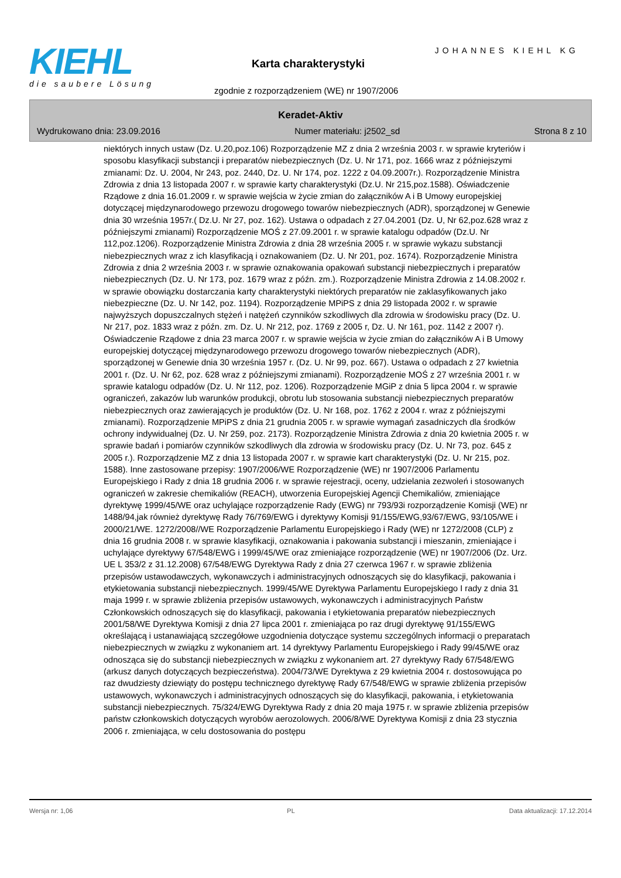KIEHL
die saubere Lösung
JOHANNES KIEHL KG
Karta charakterystyki
zgodnie z rozporządzeniem (WE) nr 1907/2006
Keradet-Aktiv
Wydrukowano dnia: 23.09.2016 Numer materiału: j2502_sd Strona 8 z 10
niektórych innych ustaw (Dz. U.20,poz.106) Rozporządzenie MZ z dnia 2 września 2003 r. w sprawie kryteriów i sposobu klasyfikacji substancji i preparatów niebezpiecznych (Dz. U. Nr 171, poz. 1666 wraz z późniejszymi zmianami: Dz. U. 2004, Nr 243, poz. 2440, Dz. U. Nr 174, poz. 1222 z 04.09.2007r.). Rozporządzenie Ministra Zdrowia z dnia 13 listopada 2007 r. w sprawie karty charakterystyki (Dz.U. Nr 215,poz.1588). Oświadczenie Rządowe z dnia 16.01.2009 r. w sprawie wejścia w życie zmian do załączników A i B Umowy europejskiej dotyczącej międzynarodowego przewozu drogowego towarów niebezpiecznych (ADR), sporządzonej w Genewie dnia 30 września 1957r.( Dz.U. Nr 27, poz. 162). Ustawa o odpadach z 27.04.2001 (Dz. U, Nr 62,poz.628 wraz z późniejszymi zmianami) Rozporządzenie MOŚ z 27.09.2001 r. w sprawie katalogu odpadów (Dz.U. Nr 112,poz.1206). Rozporządzenie Ministra Zdrowia z dnia 28 września 2005 r. w sprawie wykazu substancji niebezpiecznych wraz z ich klasyfikacją i oznakowaniem (Dz. U. Nr 201, poz. 1674). Rozporządzenie Ministra Zdrowia z dnia 2 września 2003 r. w sprawie oznakowania opakowań substancji niebezpiecznych i preparatów niebezpiecznych (Dz. U. Nr 173, poz. 1679 wraz z późn. zm.). Rozporządzenie Ministra Zdrowia z 14.08.2002 r. w sprawie obowiązku dostarczania karty charakterystyki niektórych preparatów nie zaklasyfikowanych jako niebezpieczne (Dz. U. Nr 142, poz. 1194). Rozporządzenie MPiPS z dnia 29 listopada 2002 r. w sprawie najwyższych dopuszczalnych stężeń i natężeń czynników szkodliwych dla zdrowia w środowisku pracy (Dz. U. Nr 217, poz. 1833 wraz z późn. zm. Dz. U. Nr 212, poz. 1769 z 2005 r, Dz. U. Nr 161, poz. 1142 z 2007 r). Oświadczenie Rządowe z dnia 23 marca 2007 r. w sprawie wejścia w życie zmian do załączników A i B Umowy europejskiej dotyczącej międzynarodowego przewozu drogowego towarów niebezpiecznych (ADR), sporządzonej w Genewie dnia 30 września 1957 r. (Dz. U. Nr 99, poz. 667). Ustawa o odpadach z 27 kwietnia 2001 r. (Dz. U. Nr 62, poz. 628 wraz z późniejszymi zmianami). Rozporządzenie MOŚ z 27 września 2001 r. w sprawie katalogu odpadów (Dz. U. Nr 112, poz. 1206). Rozporządzenie MGiP z dnia 5 lipca 2004 r. w sprawie ograniczeń, zakazów lub warunków produkcji, obrotu lub stosowania substancji niebezpiecznych preparatów niebezpiecznych oraz zawierających je produktów (Dz. U. Nr 168, poz. 1762 z 2004 r. wraz z późniejszymi zmianami). Rozporządzenie MPiPS z dnia 21 grudnia 2005 r. w sprawie wymagań zasadniczych dla środków ochrony indywidualnej (Dz. U. Nr 259, poz. 2173). Rozporządzenie Ministra Zdrowia z dnia 20 kwietnia 2005 r. w sprawie badań i pomiarów czynników szkodliwych dla zdrowia w środowisku pracy (Dz. U. Nr 73, poz. 645 z 2005 r.). Rozporządzenie MZ z dnia 13 listopada 2007 r. w sprawie kart charakterystyki (Dz. U. Nr 215, poz. 1588). Inne zastosowane przepisy: 1907/2006/WE Rozporządzenie (WE) nr 1907/2006 Parlamentu Europejskiego i Rady z dnia 18 grudnia 2006 r. w sprawie rejestracji, oceny, udzielania zezwoleń i stosowanych ograniczeń w zakresie chemikaliów (REACH), utworzenia Europejskiej Agencji Chemikaliów, zmieniające dyrektywę 1999/45/WE oraz uchylające rozporządzenie Rady (EWG) nr 793/93i rozporządzenie Komisji (WE) nr 1488/94,jak również dyrektywę Rady 76/769/EWG i dyrektywy Komisji 91/155/EWG,93/67/EWG, 93/105/WE i 2000/21/WE. 1272/2008//WE Rozporządzenie Parlamentu Europejskiego i Rady (WE) nr 1272/2008 (CLP) z dnia 16 grudnia 2008 r. w sprawie klasyfikacji, oznakowania i pakowania substancji i mieszanin, zmieniające i uchylające dyrektywy 67/548/EWG i 1999/45/WE oraz zmieniające rozporządzenie (WE) nr 1907/2006 (Dz. Urz. UE L 353/2 z 31.12.2008) 67/548/EWG Dyrektywa Rady z dnia 27 czerwca 1967 r. w sprawie zbliżenia przepisów ustawodawczych, wykonawczych i administracyjnych odnoszących się do klasyfikacji, pakowania i etykietowania substancji niebezpiecznych. 1999/45/WE Dyrektywa Parlamentu Europejskiego I rady z dnia 31 maja 1999 r. w sprawie zbliżenia przepisów ustawowych, wykonawczych i administracyjnych Państw Członkowskich odnoszących się do klasyfikacji, pakowania i etykietowania preparatów niebezpiecznych 2001/58/WE Dyrektywa Komisji z dnia 27 lipca 2001 r. zmieniająca po raz drugi dyrektywę 91/155/EWG określającą i ustanawiającą szczegółowe uzgodnienia dotyczące systemu szczególnych informacji o preparatach niebezpiecznych w związku z wykonaniem art. 14 dyrektywy Parlamentu Europejskiego i Rady 99/45/WE oraz odnosząca się do substancji niebezpiecznych w związku z wykonaniem art. 27 dyrektywy Rady 67/548/EWG (arkusz danych dotyczących bezpieczeństwa). 2004/73/WE Dyrektywa z 29 kwietnia 2004 r. dostosowująca po raz dwudziesty dziewiąty do postępu technicznego dyrektywę Rady 67/548/EWG w sprawie zbliżenia przepisów ustawowych, wykonawczych i administracyjnych odnoszących się do klasyfikacji, pakowania, i etykietowania substancji niebezpiecznych. 75/324/EWG Dyrektywa Rady z dnia 20 maja 1975 r. w sprawie zbliżenia przepisów państw członkowskich dotyczących wyrobów aerozolowych. 2006/8/WE Dyrektywa Komisji z dnia 23 stycznia 2006 r. zmieniająca, w celu dostosowania do postępu
Wersja nr: 1,06 PL Data aktualizacji: 17.12.2014